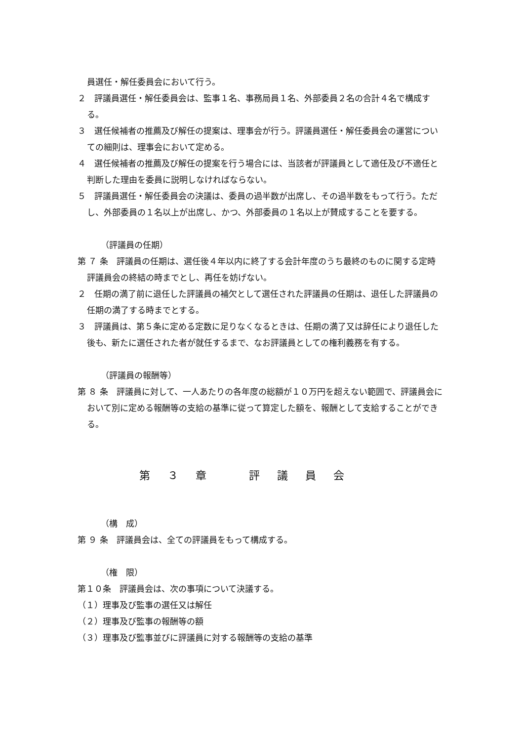員選任・解任委員会において行う。
２　評議員選任・解任委員会は、監事１名、事務局員１名、外部委員２名の合計４名で構成する。
３　選任候補者の推薦及び解任の提案は、理事会が行う。評議員選任・解任委員会の運営についての細則は、理事会において定める。
４　選任候補者の推薦及び解任の提案を行う場合には、当該者が評議員として適任及び不適任と判断した理由を委員に説明しなければならない。
５　評議員選任・解任委員会の決議は、委員の過半数が出席し、その過半数をもって行う。ただし、外部委員の１名以上が出席し、かつ、外部委員の１名以上が賛成することを要する。
（評議員の任期）
第 ７ 条　評議員の任期は、選任後４年以内に終了する会計年度のうち最終のものに関する定時評議員会の終結の時までとし、再任を妨げない。
２　任期の満了前に退任した評議員の補欠として選任された評議員の任期は、退任した評議員の任期の満了する時までとする。
３　評議員は、第５条に定める定数に足りなくなるときは、任期の満了又は辞任により退任した後も、新たに選任された者が就任するまで、なお評議員としての権利義務を有する。
（評議員の報酬等）
第 ８ 条　評議員に対して、一人あたりの各年度の総額が１０万円を超えない範囲で、評議員会において別に定める報酬等の支給の基準に従って算定した額を、報酬として支給することができる。
第 ３ 章　　評 議 員 会
（構　成）
第 ９ 条　評議員会は、全ての評議員をもって構成する。
（権　限）
第１０条　評議員会は、次の事項について決議する。
（１）理事及び監事の選任又は解任
（２）理事及び監事の報酬等の額
（３）理事及び監事並びに評議員に対する報酬等の支給の基準